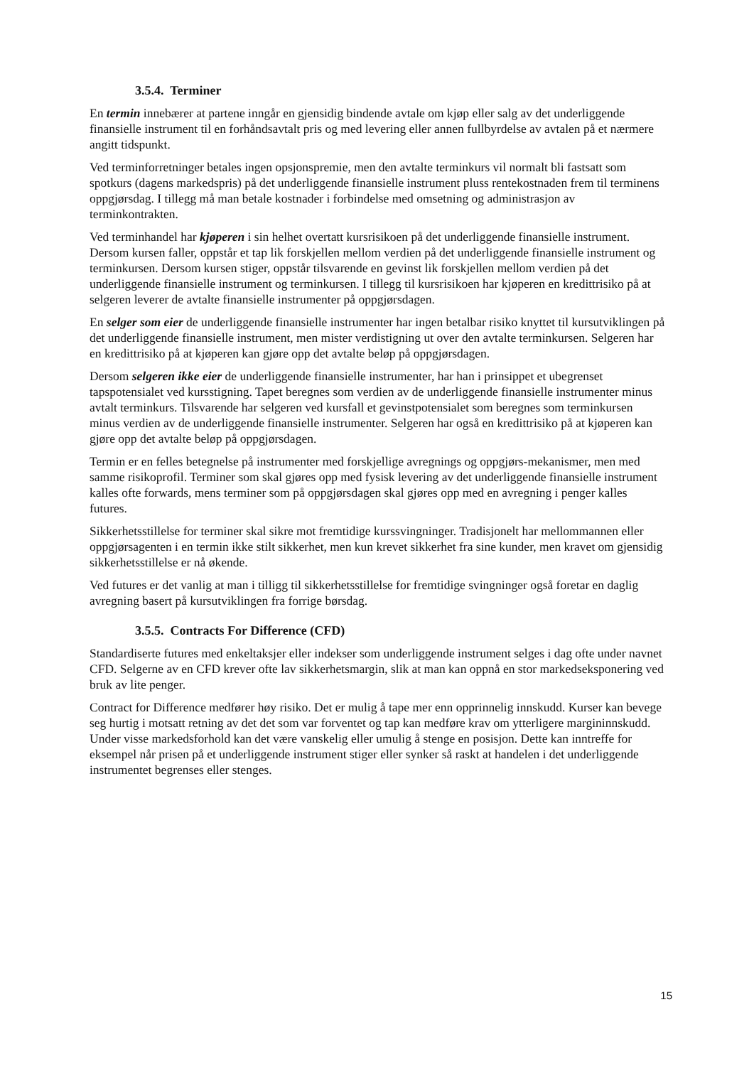3.5.4. Terminer
En termin innebærer at partene inngår en gjensidig bindende avtale om kjøp eller salg av det underliggende finansielle instrument til en forhåndsavtalt pris og med levering eller annen fullbyrdelse av avtalen på et nærmere angitt tidspunkt.
Ved terminforretninger betales ingen opsjonspremie, men den avtalte terminkurs vil normalt bli fastsatt som spotkurs (dagens markedspris) på det underliggende finansielle instrument pluss rentekostnaden frem til terminens oppgjørsdag. I tillegg må man betale kostnader i forbindelse med omsetning og administrasjon av terminkontrakten.
Ved terminhandel har kjøperen i sin helhet overtatt kursrisikoen på det underliggende finansielle instrument. Dersom kursen faller, oppstår et tap lik forskjellen mellom verdien på det underliggende finansielle instrument og terminkursen. Dersom kursen stiger, oppstår tilsvarende en gevinst lik forskjellen mellom verdien på det underliggende finansielle instrument og terminkursen. I tillegg til kursrisikoen har kjøperen en kredittrisiko på at selgeren leverer de avtalte finansielle instrumenter på oppgjørsdagen.
En selger som eier de underliggende finansielle instrumenter har ingen betalbar risiko knyttet til kursutviklingen på det underliggende finansielle instrument, men mister verdistigning ut over den avtalte terminkursen. Selgeren har en kredittrisiko på at kjøperen kan gjøre opp det avtalte beløp på oppgjørsdagen.
Dersom selgeren ikke eier de underliggende finansielle instrumenter, har han i prinsippet et ubegrenset tapspotensialet ved kursstigning. Tapet beregnes som verdien av de underliggende finansielle instrumenter minus avtalt terminkurs. Tilsvarende har selgeren ved kursfall et gevinstpotensialet som beregnes som terminkursen minus verdien av de underliggende finansielle instrumenter. Selgeren har også en kredittrisiko på at kjøperen kan gjøre opp det avtalte beløp på oppgjørsdagen.
Termin er en felles betegnelse på instrumenter med forskjellige avregnings og oppgjørs-mekanismer, men med samme risikoprofil. Terminer som skal gjøres opp med fysisk levering av det underliggende finansielle instrument kalles ofte forwards, mens terminer som på oppgjørsdagen skal gjøres opp med en avregning i penger kalles futures.
Sikkerhetsstillelse for terminer skal sikre mot fremtidige kurssvingninger. Tradisjonelt har mellommannen eller oppgjørsagenten i en termin ikke stilt sikkerhet, men kun krevet sikkerhet fra sine kunder, men kravet om gjensidig sikkerhetsstillelse er nå økende.
Ved futures er det vanlig at man i tilligg til sikkerhetsstillelse for fremtidige svingninger også foretar en daglig avregning basert på kursutviklingen fra forrige børsdag.
3.5.5. Contracts For Difference (CFD)
Standardiserte futures med enkeltaksjer eller indekser som underliggende instrument selges i dag ofte under navnet CFD. Selgerne av en CFD krever ofte lav sikkerhetsmargin, slik at man kan oppnå en stor markedseksponering ved bruk av lite penger.
Contract for Difference medfører høy risiko. Det er mulig å tape mer enn opprinnelig innskudd. Kurser kan bevege seg hurtig i motsatt retning av det det som var forventet og tap kan medføre krav om ytterligere margininnskudd. Under visse markedsforhold kan det være vanskelig eller umulig å stenge en posisjon. Dette kan inntreffe for eksempel når prisen på et underliggende instrument stiger eller synker så raskt at handelen i det underliggende instrumentet begrenses eller stenges.
15